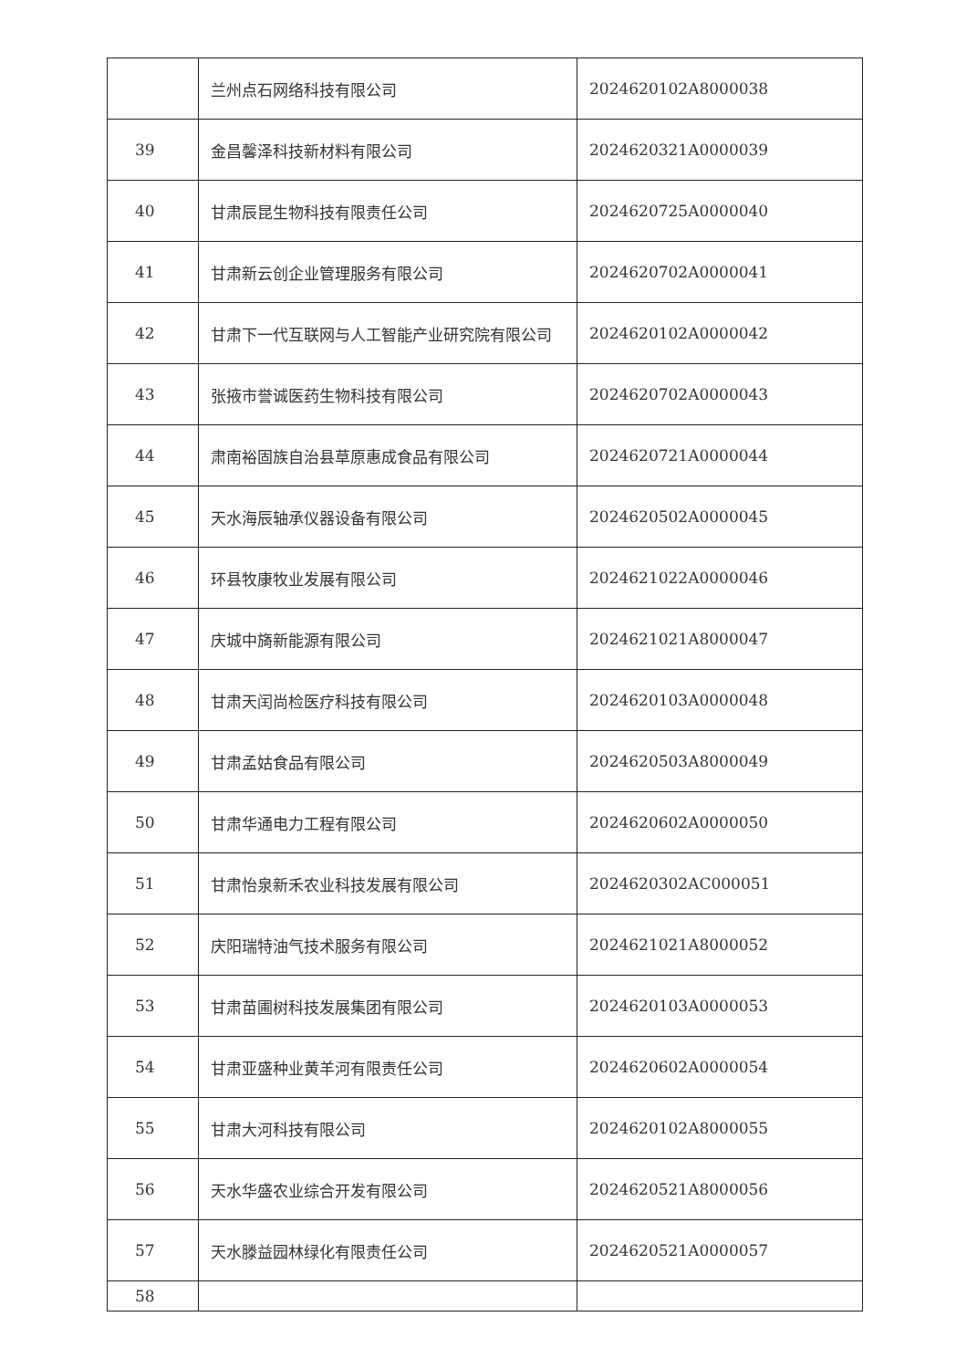| | 兰州点石网络科技有限公司 | 2024620102A8000038 |
| 39 | 金昌馨泽科技新材料有限公司 | 2024620321A0000039 |
| 40 | 甘肃辰昆生物科技有限责任公司 | 2024620725A0000040 |
| 41 | 甘肃新云创企业管理服务有限公司 | 2024620702A0000041 |
| 42 | 甘肃下一代互联网与人工智能产业研究院有限公司 | 2024620102A0000042 |
| 43 | 张掖市誉诚医药生物科技有限公司 | 2024620702A0000043 |
| 44 | 肃南裕固族自治县草原惠成食品有限公司 | 2024620721A0000044 |
| 45 | 天水海辰轴承仪器设备有限公司 | 2024620502A0000045 |
| 46 | 环县牧康牧业发展有限公司 | 2024621022A0000046 |
| 47 | 庆城中旖新能源有限公司 | 2024621021A8000047 |
| 48 | 甘肃天闰尚检医疗科技有限公司 | 2024620103A0000048 |
| 49 | 甘肃孟姑食品有限公司 | 2024620503A8000049 |
| 50 | 甘肃华通电力工程有限公司 | 2024620602A0000050 |
| 51 | 甘肃怡泉新禾农业科技发展有限公司 | 2024620302AC000051 |
| 52 | 庆阳瑞特油气技术服务有限公司 | 2024621021A8000052 |
| 53 | 甘肃苗圃树科技发展集团有限公司 | 2024620103A0000053 |
| 54 | 甘肃亚盛种业黄羊河有限责任公司 | 2024620602A0000054 |
| 55 | 甘肃大河科技有限公司 | 2024620102A8000055 |
| 56 | 天水华盛农业综合开发有限公司 | 2024620521A8000056 |
| 57 | 天水滕益园林绿化有限责任公司 | 2024620521A0000057 |
| 58 | | |